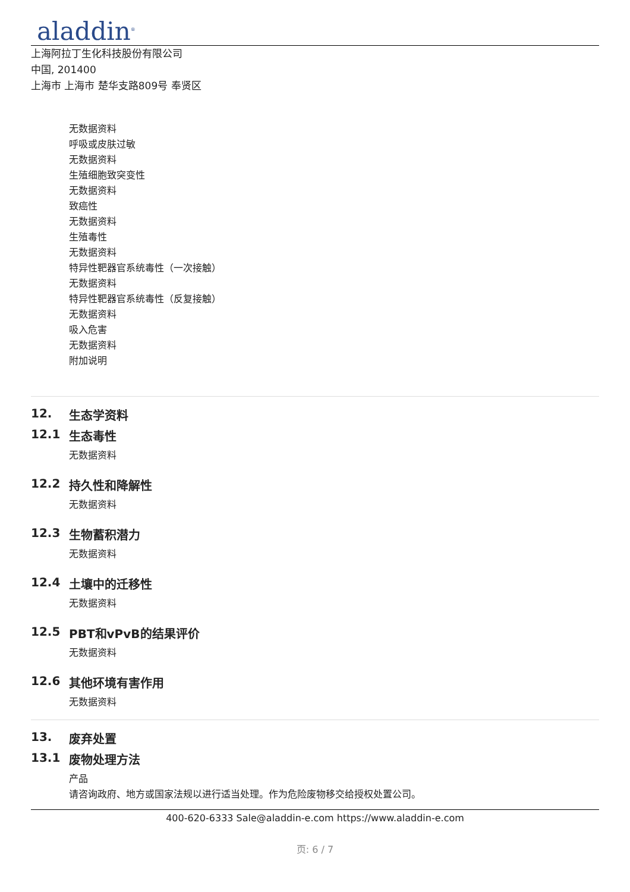aladdin<sup>®</sup>
上海阿拉丁生化科技股份有限公司
中国, 201400
上海市 上海市 楚华支路809号 奉贤区
无数据资料
呼吸或皮肤过敏
无数据资料
生殖细胞致突变性
无数据资料
致癌性
无数据资料
生殖毒性
无数据资料
特异性靶器官系统毒性（一次接触）
无数据资料
特异性靶器官系统毒性（反复接触）
无数据资料
吸入危害
无数据资料
附加说明
12. 生态学资料
12.1 生态毒性
无数据资料
12.2 持久性和降解性
无数据资料
12.3 生物蓄积潜力
无数据资料
12.4 土壤中的迁移性
无数据资料
12.5 PBT和vPvB的结果评价
无数据资料
12.6 其他环境有害作用
无数据资料
13. 废弃处置
13.1 废物处理方法
产品
请咨询政府、地方或国家法规以进行适当处理。作为危险废物移交给授权处置公司。
400-620-6333 Sale@aladdin-e.com https://www.aladdin-e.com
页: 6 / 7